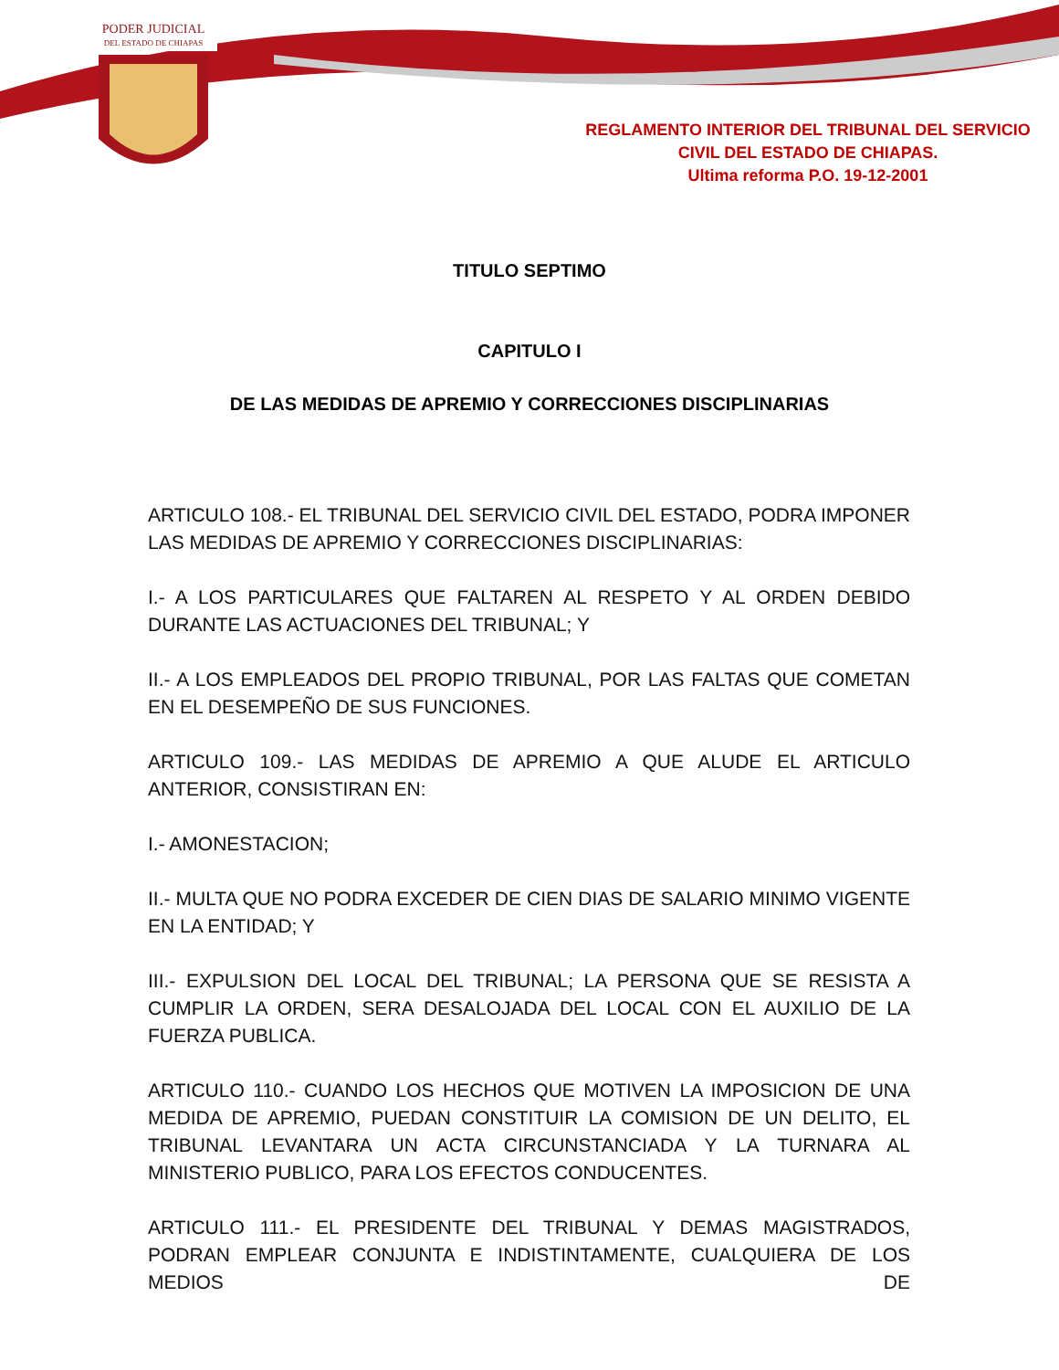PODER JUDICIAL
DEL ESTADO DE CHIAPAS
REGLAMENTO INTERIOR DEL TRIBUNAL DEL SERVICIO
CIVIL DEL ESTADO DE CHIAPAS.
Ultima reforma P.O. 19-12-2001
TITULO SEPTIMO
CAPITULO I
DE LAS MEDIDAS DE APREMIO Y CORRECCIONES DISCIPLINARIAS
ARTICULO 108.- EL TRIBUNAL DEL SERVICIO CIVIL DEL ESTADO, PODRA IMPONER LAS MEDIDAS DE APREMIO Y CORRECCIONES DISCIPLINARIAS:
I.- A LOS PARTICULARES QUE FALTAREN AL RESPETO Y AL ORDEN DEBIDO DURANTE LAS ACTUACIONES DEL TRIBUNAL; Y
II.- A LOS EMPLEADOS DEL PROPIO TRIBUNAL, POR LAS FALTAS QUE COMETAN EN EL DESEMPEÑO DE SUS FUNCIONES.
ARTICULO 109.- LAS MEDIDAS DE APREMIO A QUE ALUDE EL ARTICULO ANTERIOR, CONSISTIRAN EN:
I.- AMONESTACION;
II.- MULTA QUE NO PODRA EXCEDER DE CIEN DIAS DE SALARIO MINIMO VIGENTE EN LA ENTIDAD; Y
III.- EXPULSION DEL LOCAL DEL TRIBUNAL; LA PERSONA QUE SE RESISTA A CUMPLIR LA ORDEN, SERA DESALOJADA DEL LOCAL CON EL AUXILIO DE LA FUERZA PUBLICA.
ARTICULO 110.- CUANDO LOS HECHOS QUE MOTIVEN LA IMPOSICION DE UNA MEDIDA DE APREMIO, PUEDAN CONSTITUIR LA COMISION DE UN DELITO, EL TRIBUNAL LEVANTARA UN ACTA CIRCUNSTANCIADA Y LA TURNARA AL MINISTERIO PUBLICO, PARA LOS EFECTOS CONDUCENTES.
ARTICULO 111.- EL PRESIDENTE DEL TRIBUNAL Y DEMAS MAGISTRADOS, PODRAN EMPLEAR CONJUNTA E INDISTINTAMENTE, CUALQUIERA DE LOS MEDIOS DE